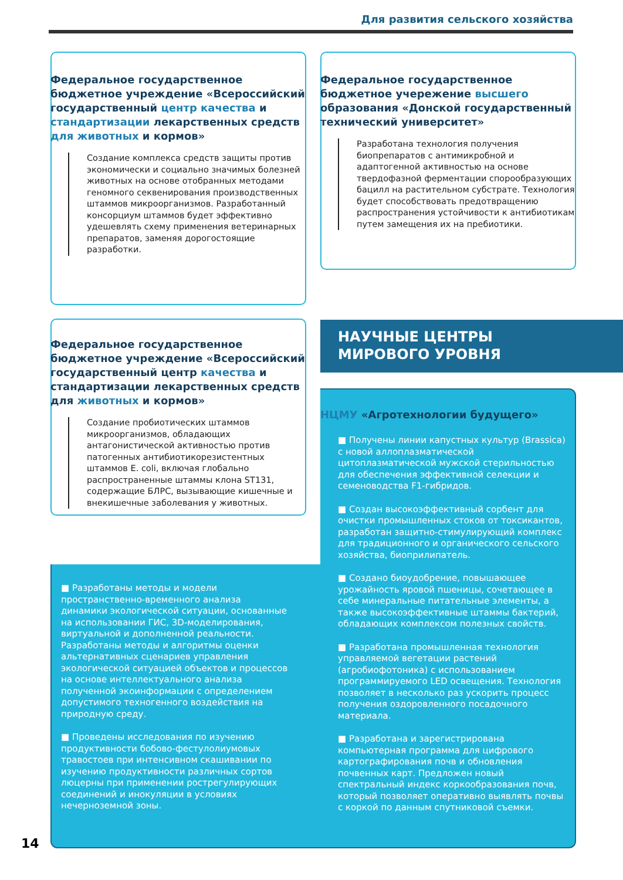Для развития сельского хозяйства
Федеральное государственное бюджетное учреждение «Всероссийский государственный центр качества и стандартизации лекарственных средств для животных и кормов»
Создание комплекса средств защиты против экономически и социально значимых болезней животных на основе отобранных методами геномного секвенирования производственных штаммов микроорганизмов. Разработанный консорциум штаммов будет эффективно удешевлять схему применения ветеринарных препаратов, заменяя дорогостоящие разработки.
Федеральное государственное бюджетное учережение высшего образования «Донской государственный технический университет»
Разработана технология получения биопрепаратов с антимикробной и адаптогенной активностью на основе твердофазной ферментации спорообразующих бацилл на растительном субстрате. Технология будет способствовать предотвращению распространения устойчивости к антибиотикам путем замещения их на пребиотики.
Федеральное государственное бюджетное учреждение «Всероссийский государственный центр качества и стандартизации лекарственных средств для животных и кормов»
Создание пробиотических штаммов микроорганизмов, обладающих антагонистической активностью против патогенных антибиотикорезистентных штаммов E. coli, включая глобально распространенные штаммы клона ST131, содержащие БЛРС, вызывающие кишечные и внекишечные заболевания у животных.
НАУЧНЫЕ ЦЕНТРЫ
МИРОВОГО УРОВНЯ
НЦМУ «Агротехнологии будущего»
■ Получены линии капустных культур (Brassica) с новой аллоплазматической цитоплазматической мужской стерильностью для обеспечения эффективной селекции и семеноводства F1-гибридов.
■ Создан высокоэффективный сорбент для очистки промышленных стоков от токсикантов, разработан защитно-стимулирующий комплекс для традиционного и органического сельского хозяйства, биоприлипатель.
■ Создано биоудобрение, повышающее урожайность яровой пшеницы, сочетающее в себе минеральные питательные элементы, а также высокоэффективные штаммы бактерий, обладающих комплексом полезных свойств.
■ Разработана промышленная технология управляемой вегетации растений (агробиофотоника) с использованием программируемого LED освещения. Технология позволяет в несколько раз ускорить процесс получения оздоровленного посадочного материала.
■ Разработана и зарегистрирована компьютерная программа для цифрового картографирования почв и обновления почвенных карт. Предложен новый спектральный индекс коркообразования почв, который позволяет оперативно выявлять почвы с коркой по данным спутниковой съемки.
■ Разработаны методы и модели пространственно-временного анализа динамики экологической ситуации, основанные на использовании ГИС, 3D-моделирования, виртуальной и дополненной реальности. Разработаны методы и алгоритмы оценки альтернативных сценариев управления экологической ситуацией объектов и процессов на основе интеллектуального анализа полученной экоинформации с определением допустимого техногенного воздействия на природную среду.
■ Проведены исследования по изучению продуктивности бобово-фестулолиумовых травостоев при интенсивном скашивании по изучению продуктивности различных сортов люцерны при применении рострегулирующих соединений и инокуляции в условиях нечерноземной зоны.
14